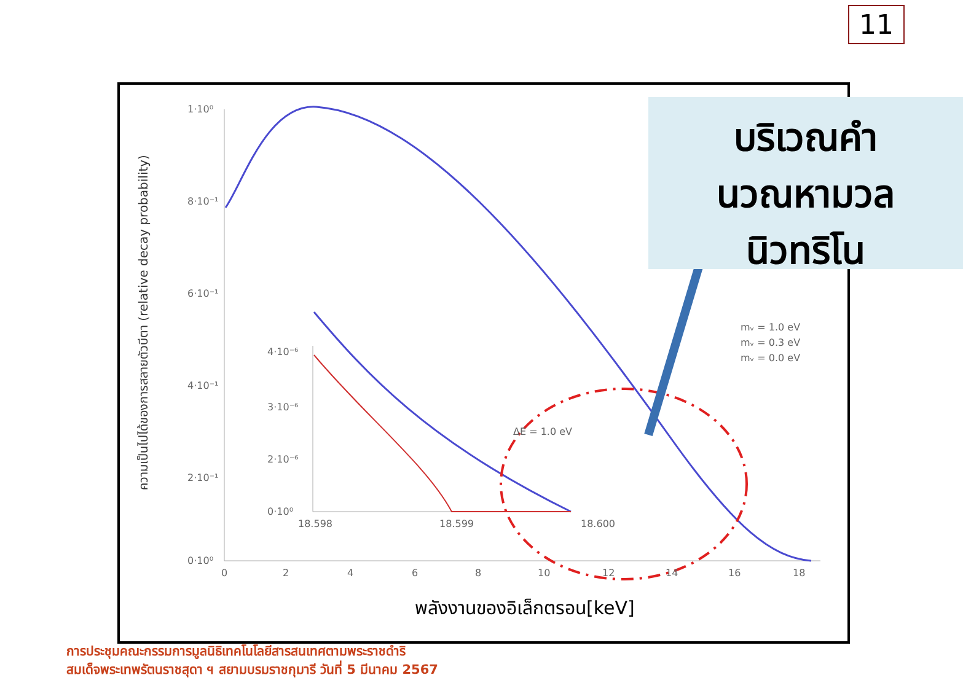11
1·10⁰
8·10⁻¹
6·10⁻¹
4·10⁻¹
2·10⁻¹
0·10⁰
0
2
4
6
8
10
12
14
16
18
4·10⁻⁶
3·10⁻⁶
2·10⁻⁶
0·10⁰
18.598
18.599
18.600
ΔE = 1.0 eV
mᵥ = 1.0 eV
mᵥ = 0.3 eV
mᵥ = 0.0 eV
ความเป็นไปได้ของการสลายตัวบีตา (relative decay probability)
บริเวณคำ
นวณหามวล
นิวทริโน
พลังงานของอิเล็กตรอน[keV]
การประชุมคณะกรรมการมูลนิธิเทคโนโลยีสารสนเทศตามพระราชดำริ
สมเด็จพระเทพรัตนราชสุดา ฯ สยามบรมราชกุมารี วันที่ 5 มีนาคม 2567